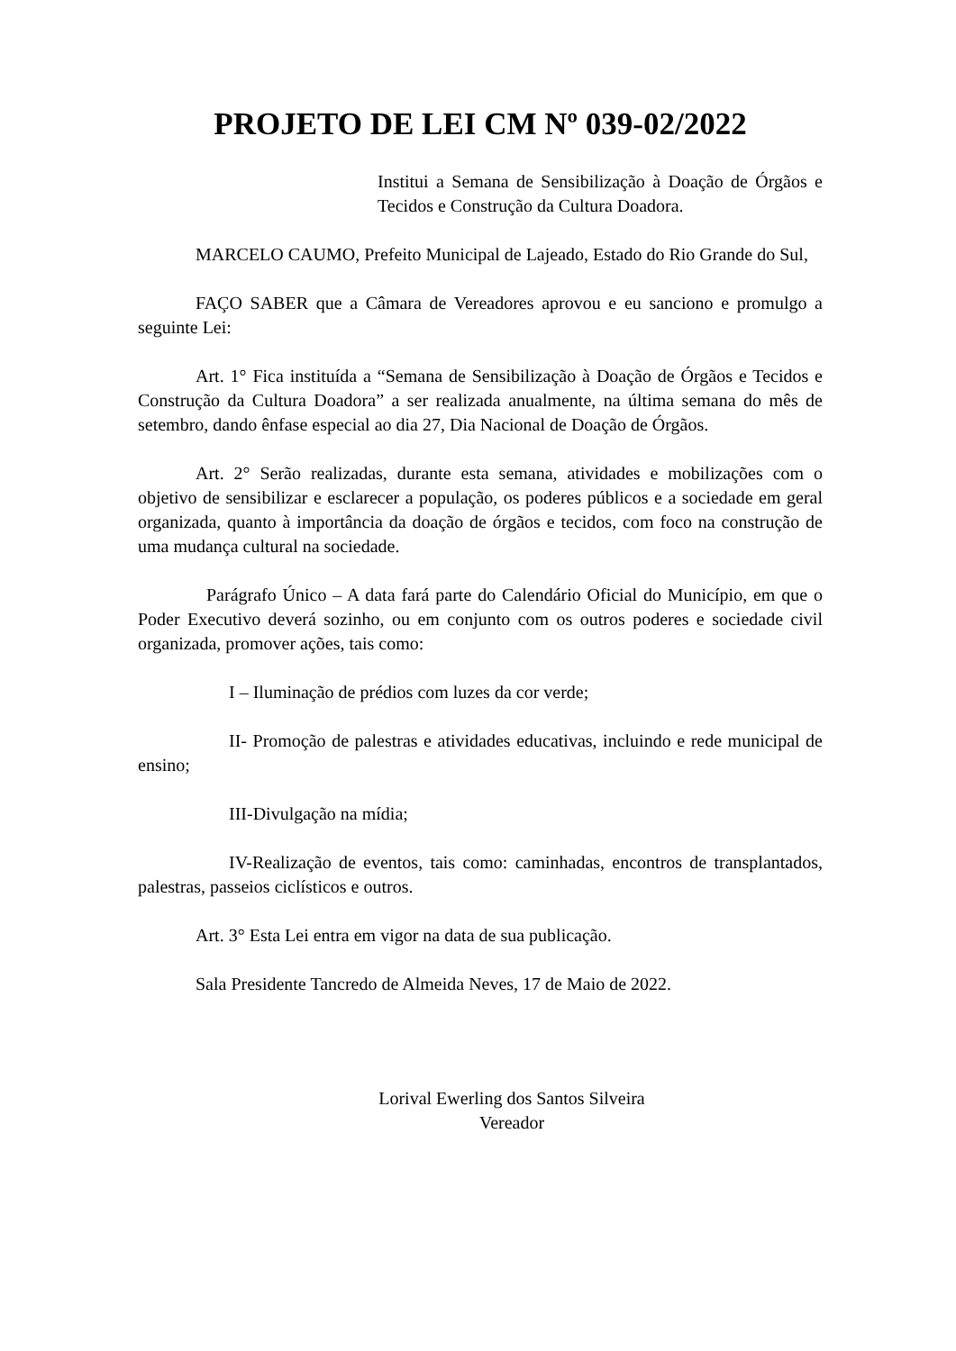PROJETO DE LEI CM Nº 039-02/2022
Institui a Semana de Sensibilização à Doação de Órgãos e Tecidos e Construção da Cultura Doadora.
MARCELO CAUMO, Prefeito Municipal de Lajeado, Estado do Rio Grande do Sul,
FAÇO SABER que a Câmara de Vereadores aprovou e eu sanciono e promulgo a seguinte Lei:
Art. 1° Fica instituída a “Semana de Sensibilização à Doação de Órgãos e Tecidos e Construção da Cultura Doadora” a ser realizada anualmente, na última semana do mês de setembro, dando ênfase especial ao dia 27, Dia Nacional de Doação de Órgãos.
Art. 2° Serão realizadas, durante esta semana, atividades e mobilizações com o objetivo de sensibilizar e esclarecer a população, os poderes públicos e a sociedade em geral organizada, quanto à importância da doação de órgãos e tecidos, com foco na construção de uma mudança cultural na sociedade.
Parágrafo Único – A data fará parte do Calendário Oficial do Município, em que o Poder Executivo deverá sozinho, ou em conjunto com os outros poderes e sociedade civil organizada, promover ações, tais como:
I – Iluminação de prédios com luzes da cor verde;
II- Promoção de palestras e atividades educativas, incluindo e rede municipal de ensino;
III-Divulgação na mídia;
IV-Realização de eventos, tais como: caminhadas, encontros de transplantados, palestras, passeios ciclísticos e outros.
Art. 3° Esta Lei entra em vigor na data de sua publicação.
Sala Presidente Tancredo de Almeida Neves, 17 de Maio de 2022.
Lorival Ewerling dos Santos Silveira
Vereador